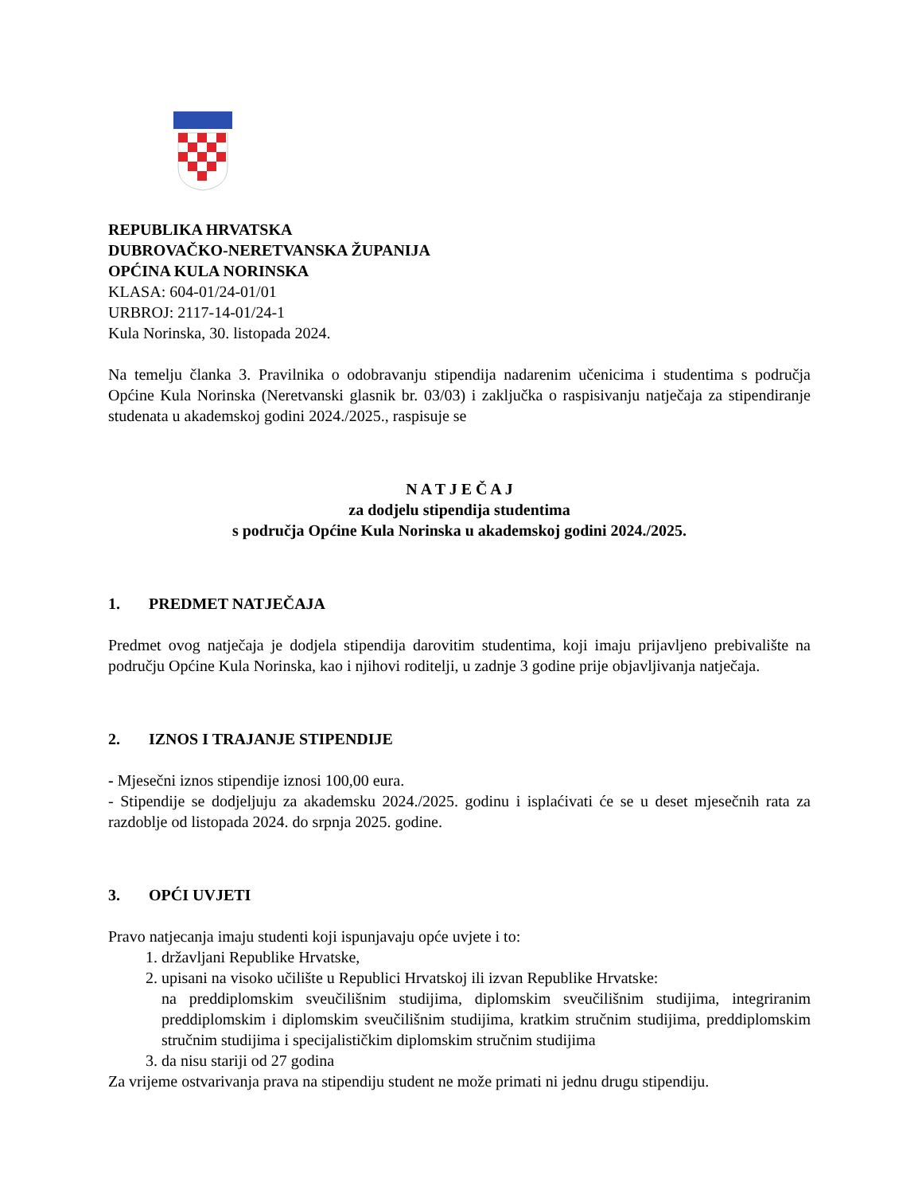REPUBLIKA HRVATSKA
DUBROVAČKO-NERETVANSKA ŽUPANIJA
OPĆINA KULA NORINSKA
KLASA: 604-01/24-01/01
URBROJ: 2117-14-01/24-1
Kula Norinska, 30. listopada 2024.
Na temelju članka 3. Pravilnika o odobravanju stipendija nadarenim učenicima i studentima s područja Općine Kula Norinska (Neretvanski glasnik br. 03/03) i zaključka o raspisivanju natječaja za stipendiranje studenata u akademskoj godini 2024./2025., raspisuje se
N A T J E Č A J
za dodjelu stipendija studentima
s područja Općine Kula Norinska u akademskoj godini 2024./2025.
1. PREDMET NATJEČAJA
Predmet ovog natječaja je dodjela stipendija darovitim studentima, koji imaju prijavljeno prebivalište na području Općine Kula Norinska, kao i njihovi roditelji, u zadnje 3 godine prije objavljivanja natječaja.
2. IZNOS I TRAJANJE STIPENDIJE
- Mjesečni iznos stipendije iznosi 100,00 eura.
- Stipendije se dodjeljuju za akademsku 2024./2025. godinu i isplaćivati će se u deset mjesečnih rata za razdoblje od listopada 2024. do srpnja 2025. godine.
3. OPĆI UVJETI
Pravo natjecanja imaju studenti koji ispunjavaju opće uvjete i to:
1. državljani Republike Hrvatske,
2. upisani na visoko učilište u Republici Hrvatskoj ili izvan Republike Hrvatske:
na preddiplomskim sveučilišnim studijima, diplomskim sveučilišnim studijima, integriranim preddiplomskim i diplomskim sveučilišnim studijima, kratkim stručnim studijima, preddiplomskim stručnim studijima i specijalističkim diplomskim stručnim studijima
3. da nisu stariji od 27 godina
Za vrijeme ostvarivanja prava na stipendiju student ne može primati ni jednu drugu stipendiju.